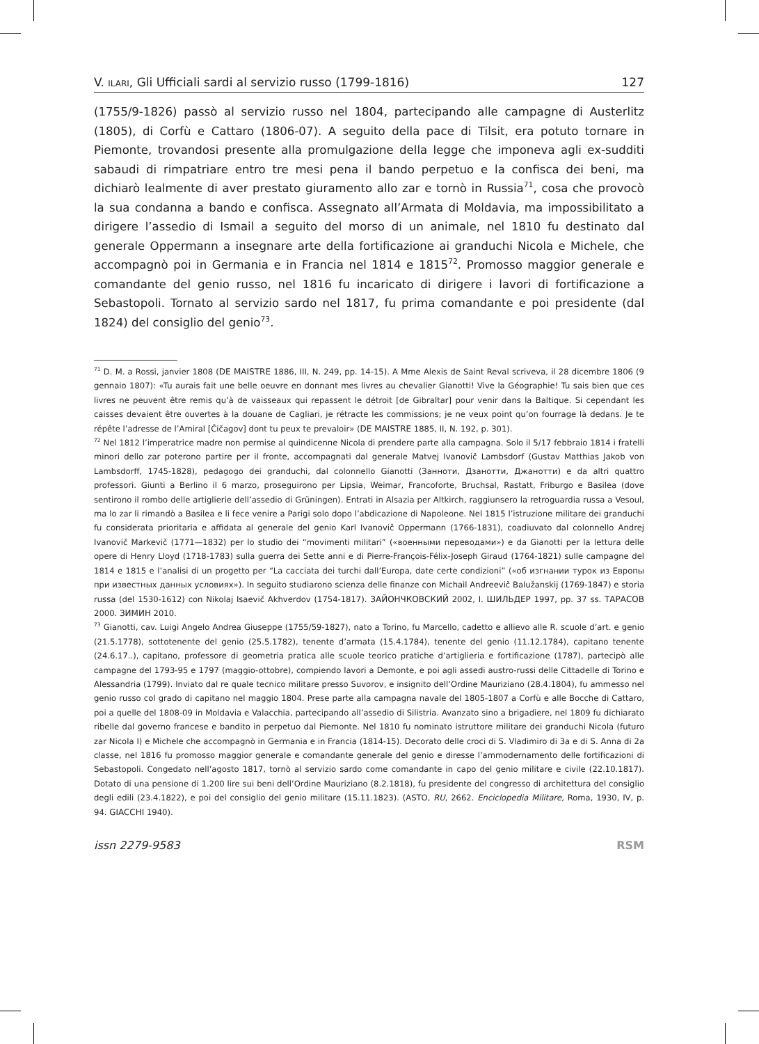V. ILARI, Gli Ufficiali sardi al servizio russo (1799-1816) 127
(1755/9-1826) passò al servizio russo nel 1804, partecipando alle campagne di Austerlitz (1805), di Corfù e Cattaro (1806-07). A seguito della pace di Tilsit, era potuto tornare in Piemonte, trovandosi presente alla promulgazione della legge che imponeva agli ex-sudditi sabaudi di rimpatriare entro tre mesi pena il bando perpetuo e la confisca dei beni, ma dichiarò lealmente di aver prestato giuramento allo zar e tornò in Russia<sup>71</sup>, cosa che provocò la sua condanna a bando e confisca. Assegnato all’Armata di Moldavia, ma impossibilitato a dirigere l’assedio di Ismail a seguito del morso di un animale, nel 1810 fu destinato dal generale Oppermann a insegnare arte della fortificazione ai granduchi Nicola e Michele, che accompagnò poi in Germania e in Francia nel 1814 e 1815<sup>72</sup>. Promosso maggior generale e comandante del genio russo, nel 1816 fu incaricato di dirigere i lavori di fortificazione a Sebastopoli. Tornato al servizio sardo nel 1817, fu prima comandante e poi presidente (dal 1824) del consiglio del genio<sup>73</sup>.
<sup>71</sup> D. M. a Rossi, janvier 1808 (DE MAISTRE 1886, III, N. 249, pp. 14-15). A Mme Alexis de Saint Reval scriveva, il 28 dicembre 1806 (9 gennaio 1807): «Tu aurais fait une belle oeuvre en donnant mes livres au chevalier Gianotti! Vive la Géographie! Tu sais bien que ces livres ne peuvent être remis qu’à de vaisseaux qui repassent le détroit [de Gibraltar] pour venir dans la Baltique. Si cependant les caisses devaient être ouvertes à la douane de Cagliari, je rétracte les commissions; je ne veux point qu’on fourrage là dedans. Je te répête l’adresse de l’Amiral [Čičagov] dont tu peux te prevaloir» (DE MAISTRE 1885, II, N. 192, p. 301).
<sup>72</sup> Nel 1812 l’imperatrice madre non permise al quindicenne Nicola di prendere parte alla campagna. Solo il 5/17 febbraio 1814 i fratelli minori dello zar poterono partire per il fronte, accompagnati dal generale Matvej Ivanovič Lambsdorf (Gustav Matthias Jakob von Lambsdorff, 1745-1828), pedagogo dei granduchi, dal colonnello Gianotti (Занноти, Дзанотти, Джанотти) e da altri quattro professori. Giunti a Berlino il 6 marzo, proseguirono per Lipsia, Weimar, Francoforte, Bruchsal, Rastatt, Friburgo e Basilea (dove sentirono il rombo delle artiglierie dell’assedio di Grüningen). Entrati in Alsazia per Altkirch, raggiunsero la retroguardia russa a Vesoul, ma lo zar li rimandò a Basilea e li fece venire a Parigi solo dopo l’abdicazione di Napoleone. Nel 1815 l’istruzione militare dei granduchi fu considerata prioritaria e affidata al generale del genio Karl Ivanovič Oppermann (1766-1831), coadiuvato dal colonnello Andrej Ivanovič Markevič (1771—1832) per lo studio dei “movimenti militari” («военными переводами») e da Gianotti per la lettura delle opere di Henry Lloyd (1718-1783) sulla guerra dei Sette anni e di Pierre-François-Félix-Joseph Giraud (1764-1821) sulle campagne del 1814 e 1815 e l’analisi di un progetto per “La cacciata dei turchi dall’Europa, date certe condizioni” («об изгнании турок из Европы при известных данных условиях»). In seguito studiarono scienza delle finanze con Michail Andreevič Balužanskij (1769-1847) e storia russa (del 1530-1612) con Nikolaj Isaevič Akhverdov (1754-1817). ЗАЙОНЧКОВСКИЙ 2002, I. ШИЛЬДЕР 1997, pp. 37 ss. ТАРАСОВ 2000. ЗИМИН 2010.
<sup>73</sup> Gianotti, cav. Luigi Angelo Andrea Giuseppe (1755/59-1827), nato a Torino, fu Marcello, cadetto e allievo alle R. scuole d’art. e genio (21.5.1778), sottotenente del genio (25.5.1782), tenente d’armata (15.4.1784), tenente del genio (11.12.1784), capitano tenente (24.6.17..), capitano, professore di geometria pratica alle scuole teorico pratiche d’artiglieria e fortificazione (1787), partecipò alle campagne del 1793-95 e 1797 (maggio-ottobre), compiendo lavori a Demonte, e poi agli assedi austro-russi delle Cittadelle di Torino e Alessandria (1799). Inviato dal re quale tecnico militare presso Suvorov, e insignito dell’Ordine Mauriziano (28.4.1804), fu ammesso nel genio russo col grado di capitano nel maggio 1804. Prese parte alla campagna navale del 1805-1807 a Corfù e alle Bocche di Cattaro, poi a quelle del 1808-09 in Moldavia e Valacchia, partecipando all’assedio di Silistria. Avanzato sino a brigadiere, nel 1809 fu dichiarato ribelle dal governo francese e bandito in perpetuo dal Piemonte. Nel 1810 fu nominato istruttore militare dei granduchi Nicola (futuro zar Nicola I) e Michele che accompagnò in Germania e in Francia (1814-15). Decorato delle croci di S. Vladimiro di 3a e di S. Anna di 2a classe, nel 1816 fu promosso maggior generale e comandante generale del genio e diresse l’ammodernamento delle fortificazioni di Sebastopoli. Congedato nell’agosto 1817, tornò al servizio sardo come comandante in capo del genio militare e civile (22.10.1817). Dotato di una pensione di 1.200 lire sui beni dell’Ordine Mauriziano (8.2.1818), fu presidente del congresso di architettura del consiglio degli edili (23.4.1822), e poi del consiglio del genio militare (15.11.1823). (ASTO, RU, 2662. Enciclopedia Militare, Roma, 1930, IV, p. 94. GIACCHI 1940).
issn 2279-9583 RSM